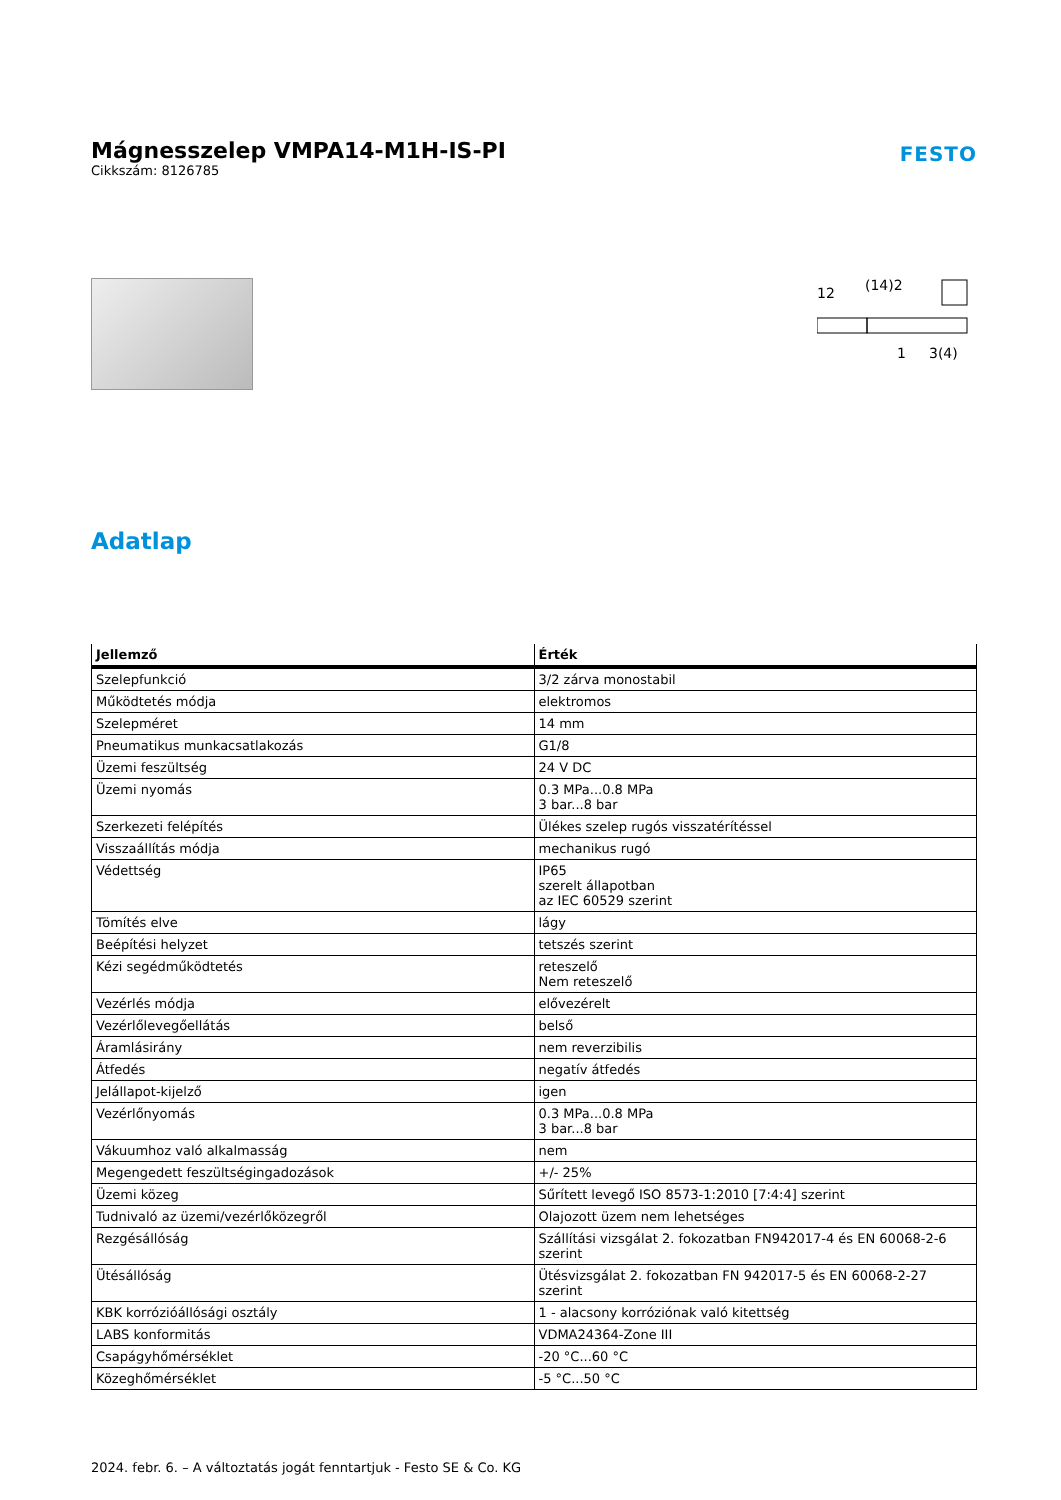Mágnesszelep VMPA14-M1H-IS-PI
FESTO
Cikkszám: 8126785
12
(14)2
1
3(4)
Adatlap
| Jellemző | Érték |
| --- | --- |
| Szelepfunkció | 3/2 zárva monostabil |
| Működtetés módja | elektromos |
| Szelepméret | 14 mm |
| Pneumatikus munkacsatlakozás | G1/8 |
| Üzemi feszültség | 24 V DC |
| Üzemi nyomás | 0.3 MPa...0.8 MPa 3 bar...8 bar |
| Szerkezeti felépítés | Ülékes szelep rugós visszatérítéssel |
| Visszaállítás módja | mechanikus rugó |
| Védettség | IP65 szerelt állapotban az IEC 60529 szerint |
| Tömítés elve | lágy |
| Beépítési helyzet | tetszés szerint |
| Kézi segédműködtetés | reteszelő Nem reteszelő |
| Vezérlés módja | elővezérelt |
| Vezérlőlevegőellátás | belső |
| Áramlásirány | nem reverzibilis |
| Átfedés | negatív átfedés |
| Jelállapot-kijelző | igen |
| Vezérlőnyomás | 0.3 MPa...0.8 MPa 3 bar...8 bar |
| Vákuumhoz való alkalmasság | nem |
| Megengedett feszültségingadozások | +/- 25% |
| Üzemi közeg | Sűrített levegő ISO 8573-1:2010 [7:4:4] szerint |
| Tudnivaló az üzemi/vezérlőközegről | Olajozott üzem nem lehetséges |
| Rezgésállóság | Szállítási vizsgálat 2. fokozatban FN942017-4 és EN 60068-2-6 szerint |
| Ütésállóság | Ütésvizsgálat 2. fokozatban FN 942017-5 és EN 60068-2-27 szerint |
| KBK korrózióállósági osztály | 1 - alacsony korróziónak való kitettség |
| LABS konformitás | VDMA24364-Zone III |
| Csapágyhőmérséklet | -20 °C...60 °C |
| Közeghőmérséklet | -5 °C...50 °C |
2024. febr. 6. – A változtatás jogát fenntartjuk - Festo SE & Co. KG